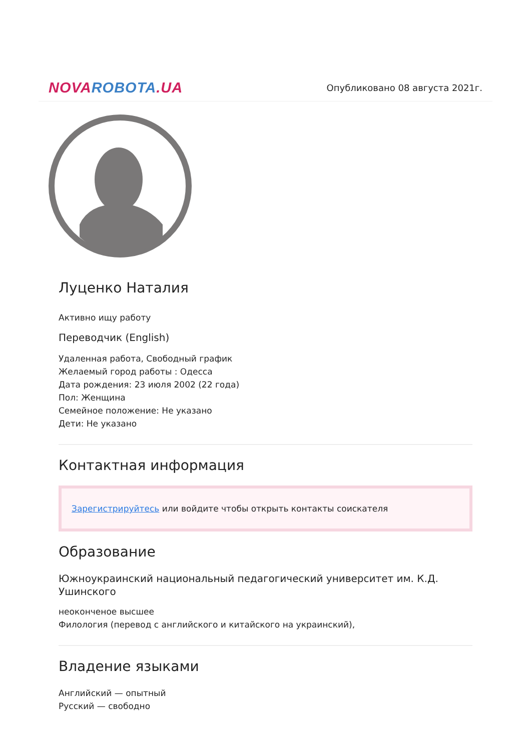NOVA ROBOTA.UA
Опубликовано 08 августа 2021г.
Луценко Наталия
Активно ищу работу
Переводчик (English)
Удаленная работа, Свободный график
Желаемый город работы : Одесса
Дата рождения: 23 июля 2002 (22 года)
Пол: Женщина
Семейное положение: Не указано
Дети: Не указано
Контактная информация
Зарегистрируйтесь или войдите чтобы открыть контакты соискателя
Образование
Южноукраинский национальный педагогический университет им. К.Д. Ушинского
неоконченое высшее
Филология (перевод с английского и китайского на украинский),
Владение языками
Английский — опытный
Русский — свободно